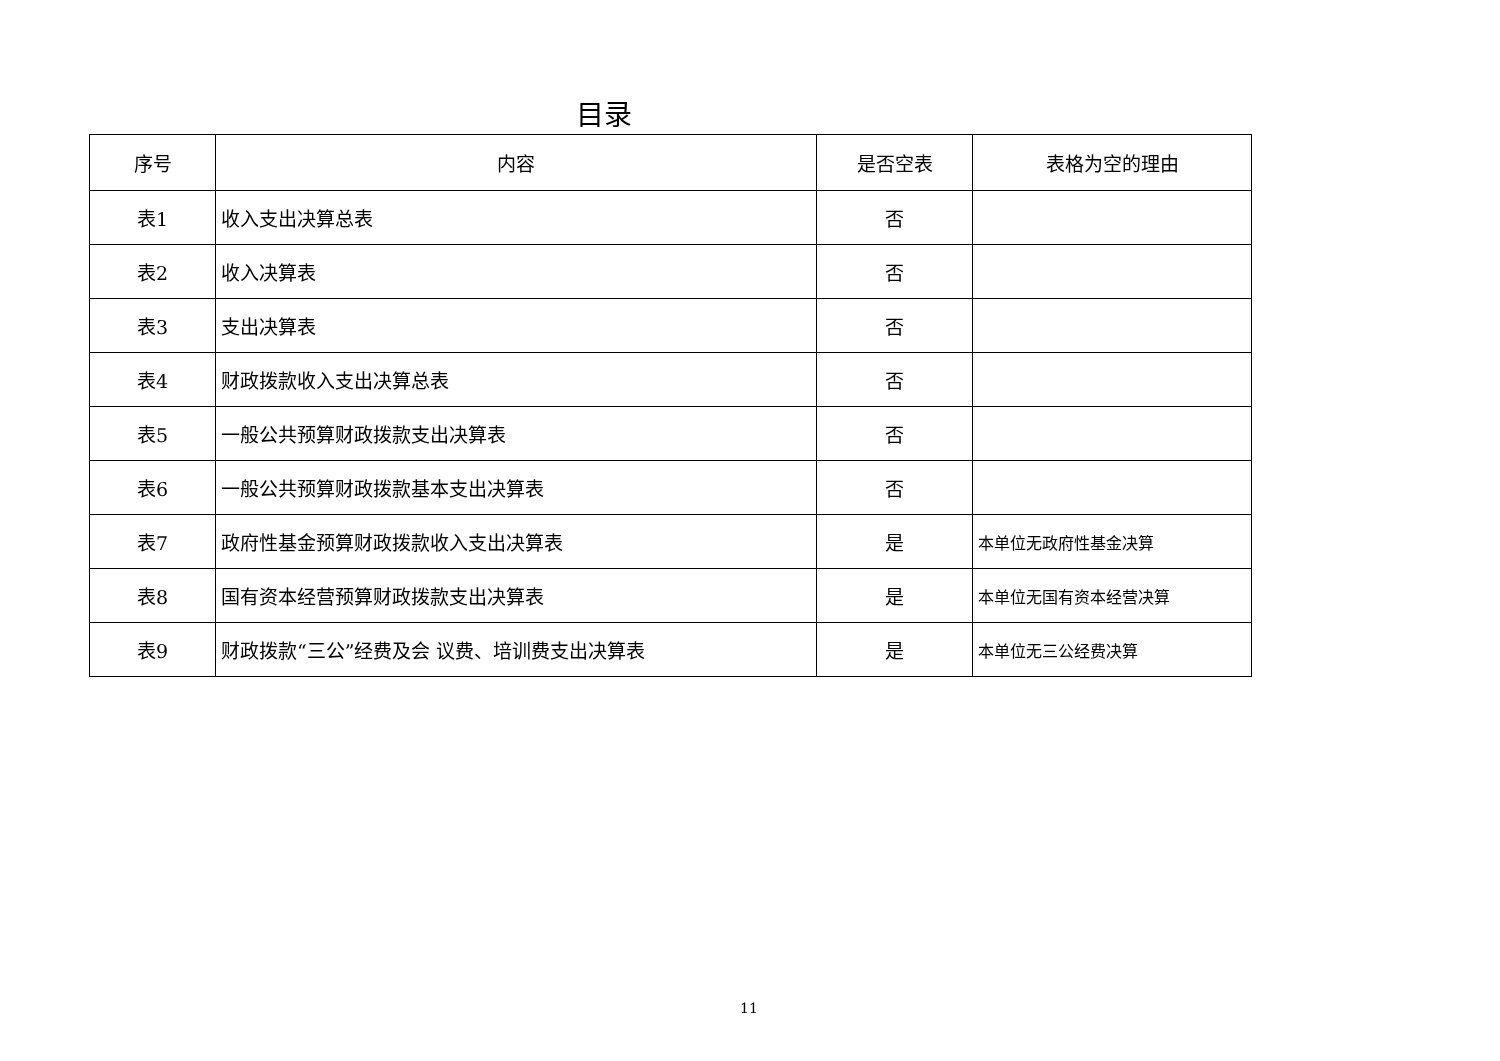目录
| 序号 | 内容 | 是否空表 | 表格为空的理由 |
| --- | --- | --- | --- |
| 表1 | 收入支出决算总表 | 否 | |
| 表2 | 收入决算表 | 否 | |
| 表3 | 支出决算表 | 否 | |
| 表4 | 财政拨款收入支出决算总表 | 否 | |
| 表5 | 一般公共预算财政拨款支出决算表 | 否 | |
| 表6 | 一般公共预算财政拨款基本支出决算表 | 否 | |
| 表7 | 政府性基金预算财政拨款收入支出决算表 | 是 | 本单位无政府性基金决算 |
| 表8 | 国有资本经营预算财政拨款支出决算表 | 是 | 本单位无国有资本经营决算 |
| 表9 | 财政拨款“三公”经费及会 议费、培训费支出决算表 | 是 | 本单位无三公经费决算 |
11